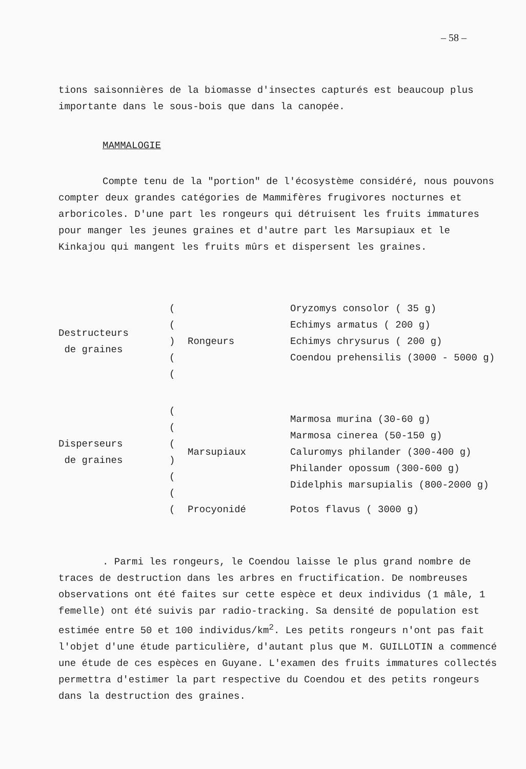– 58 –
tions saisonnières de la biomasse d'insectes capturés est beaucoup plus importante dans le sous-bois que dans la canopée.
MAMMALOGIE
Compte tenu de la "portion" de l'écosystème considéré, nous pouvons compter deux grandes catégories de Mammifères frugivores nocturnes et arboricoles. D'une part les rongeurs qui détruisent les fruits immatures pour manger les jeunes graines et d'autre part les Marsupiaux et le Kinkajou qui mangent les fruits mûrs et dispersent les graines.
| Destructeurs de graines | ( ( ) ( ( | Rongeurs | Oryzomys consolor ( 35 g) Echimys armatus ( 200 g) Echimys chrysurus ( 200 g) Coendou prehensilis (3000 - 5000 g) |
| Disperseurs de graines | ( ( ( ) ( ( | Marsupiaux | Marmosa murina (30-60 g) Marmosa cinerea (50-150 g) Caluromys philander (300-400 g) Philander opossum (300-600 g) Didelphis marsupialis (800-2000 g) |
| | ( | Procyonidé | Potos flavus ( 3000 g) |
. Parmi les rongeurs, le Coendou laisse le plus grand nombre de traces de destruction dans les arbres en fructification. De nombreuses observations ont été faites sur cette espèce et deux individus (1 mâle, 1 femelle) ont été suivis par radio-tracking. Sa densité de population est estimée entre 50 et 100 individus/km<sup>2</sup>. Les petits rongeurs n'ont pas fait l'objet d'une étude particulière, d'autant plus que M. GUILLOTIN a commencé une étude de ces espèces en Guyane. L'examen des fruits immatures collectés permettra d'estimer la part respective du Coendou et des petits rongeurs dans la destruction des graines.